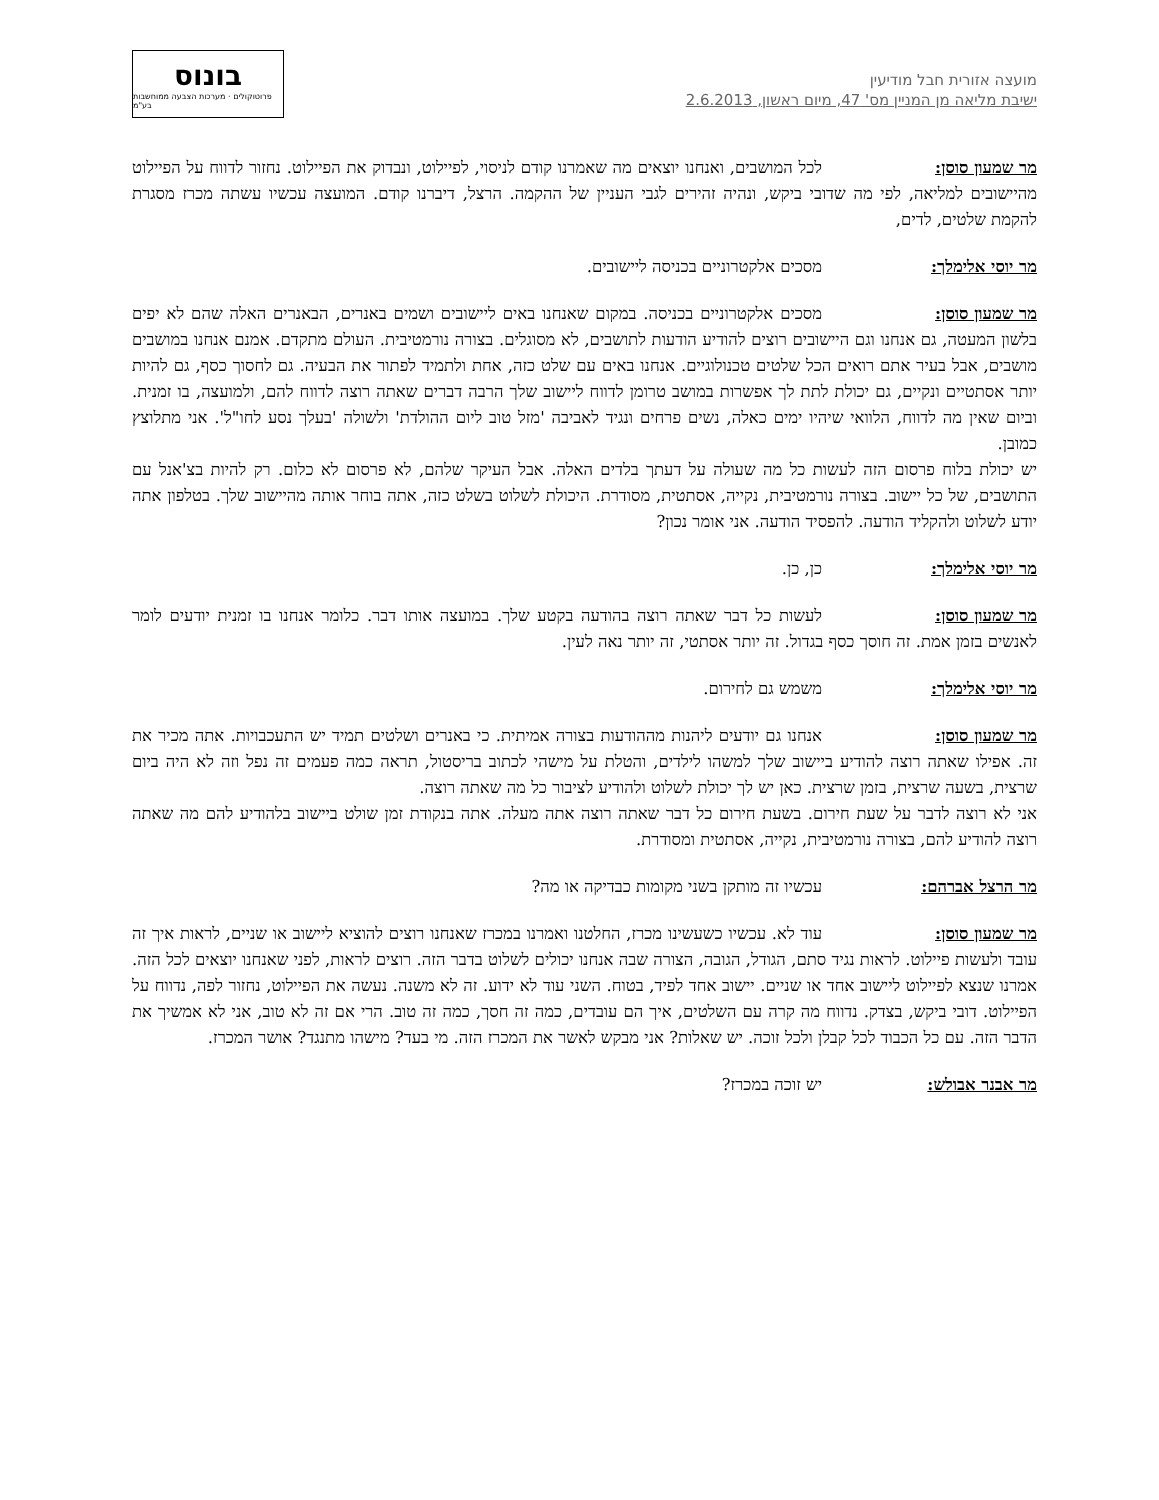מועצה אזורית חבל מודיעין
ישיבת מליאה מן המניין מס' 47, מיום ראשון, 2.6.2013
בונוס
פרוטוקולים · מערכות הצבעה ממוחשבות בע"מ
מר שמעון סוסן: לכל המושבים, ואנחנו יוצאים מה שאמרנו קודם לניסוי, לפיילוט, ונבדוק את הפיילוט. נחזור לדווח על הפיילוט מהיישובים למליאה, לפי מה שדובי ביקש, ונהיה זהירים לגבי העניין של ההקמה. הרצל, דיברנו קודם. המועצה עכשיו עשתה מכרז מסגרת להקמת שלטים, לדים,
מר יוסי אלימלך: מסכים אלקטרוניים בכניסה ליישובים.
מר שמעון סוסן: מסכים אלקטרוניים בכניסה. במקום שאנחנו באים ליישובים ושמים באנרים, הבאנרים האלה שהם לא יפים בלשון המעטה, גם אנחנו וגם היישובים רוצים להודיע הודעות לתושבים, לא מסוגלים. בצורה נורמטיבית. העולם מתקדם. אמנם אנחנו במושבים מושבים, אבל בעיר אתם רואים הכל שלטים טכנולוגיים. אנחנו באים עם שלט כזה, אחת ולתמיד לפתור את הבעיה. גם לחסוך כסף, גם להיות יותר אסתטיים ונקיים, גם יכולת לתת לך אפשרות במושב טרומן לדווח ליישוב שלך הרבה דברים שאתה רוצה לדווח להם, ולמועצה, בו זמנית. וביום שאין מה לדווח, הלוואי שיהיו ימים כאלה, נשים פרחים ונגיד לאביבה 'מזל טוב ליום ההולדת' ולשולה 'בעלך נסע לחו"ל'. אני מתלוצץ כמובן.
יש יכולת בלוח פרסום הזה לעשות כל מה שעולה על דעתך בלדים האלה. אבל העיקר שלהם, לא פרסום לא כלום. רק להיות בצ'אנל עם התושבים, של כל יישוב. בצורה נורמטיבית, נקייה, אסתטית, מסודרת. היכולת לשלוט בשלט כזה, אתה בוחר אותה מהיישוב שלך. בטלפון אתה יודע לשלוט ולהקליד הודעה. להפסיד הודעה. אני אומר נכון?
מר יוסי אלימלך: כן, כן.
מר שמעון סוסן: לעשות כל דבר שאתה רוצה בהודעה בקטע שלך. במועצה אותו דבר. כלומר אנחנו בו זמנית יודעים לומר לאנשים בזמן אמת. זה חוסך כסף בגדול. זה יותר אסתטי, זה יותר נאה לעין.
מר יוסי אלימלך: משמש גם לחירום.
מר שמעון סוסן: אנחנו גם יודעים ליהנות מההודעות בצורה אמיתית. כי באנרים ושלטים תמיד יש התעכבויות. אתה מכיר את זה. אפילו שאתה רוצה להודיע ביישוב שלך למשהו לילדים, והטלת על מישהי לכתוב בריסטול, תראה כמה פעמים זה נפל וזה לא היה ביום שרצית, בשעה שרצית, בזמן שרצית. כאן יש לך יכולת לשלוט ולהודיע לציבור כל מה שאתה רוצה.
אני לא רוצה לדבר על שעת חירום. בשעת חירום כל דבר שאתה רוצה אתה מעלה. אתה בנקודת זמן שולט ביישוב בלהודיע להם מה שאתה רוצה להודיע להם, בצורה נורמטיבית, נקייה, אסתטית ומסודרת.
מר הרצל אברהם: עכשיו זה מותקן בשני מקומות כבדיקה או מה?
מר שמעון סוסן: עוד לא. עכשיו כשעשינו מכרז, החלטנו ואמרנו במכרז שאנחנו רוצים להוציא ליישוב או שניים, לראות איך זה עובד ולעשות פיילוט. לראות נגיד סתם, הגודל, הגובה, הצורה שבה אנחנו יכולים לשלוט בדבר הזה. רוצים לראות, לפני שאנחנו יוצאים לכל הזה. אמרנו שנצא לפיילוט ליישוב אחד או שניים. יישוב אחד לפיד, בטוח. השני עוד לא ידוע. זה לא משנה. נעשה את הפיילוט, נחזור לפה, נדווח על הפיילוט. דובי ביקש, בצדק. נדווח מה קרה עם השלטים, איך הם עובדים, כמה זה חסך, כמה זה טוב. הרי אם זה לא טוב, אני לא אמשיך את הדבר הזה. עם כל הכבוד לכל קבלן ולכל זוכה. יש שאלות? אני מבקש לאשר את המכרז הזה. מי בעד? מישהו מתנגד? אושר המכרז.
מר אבנר אבולש: יש זוכה במכרז?